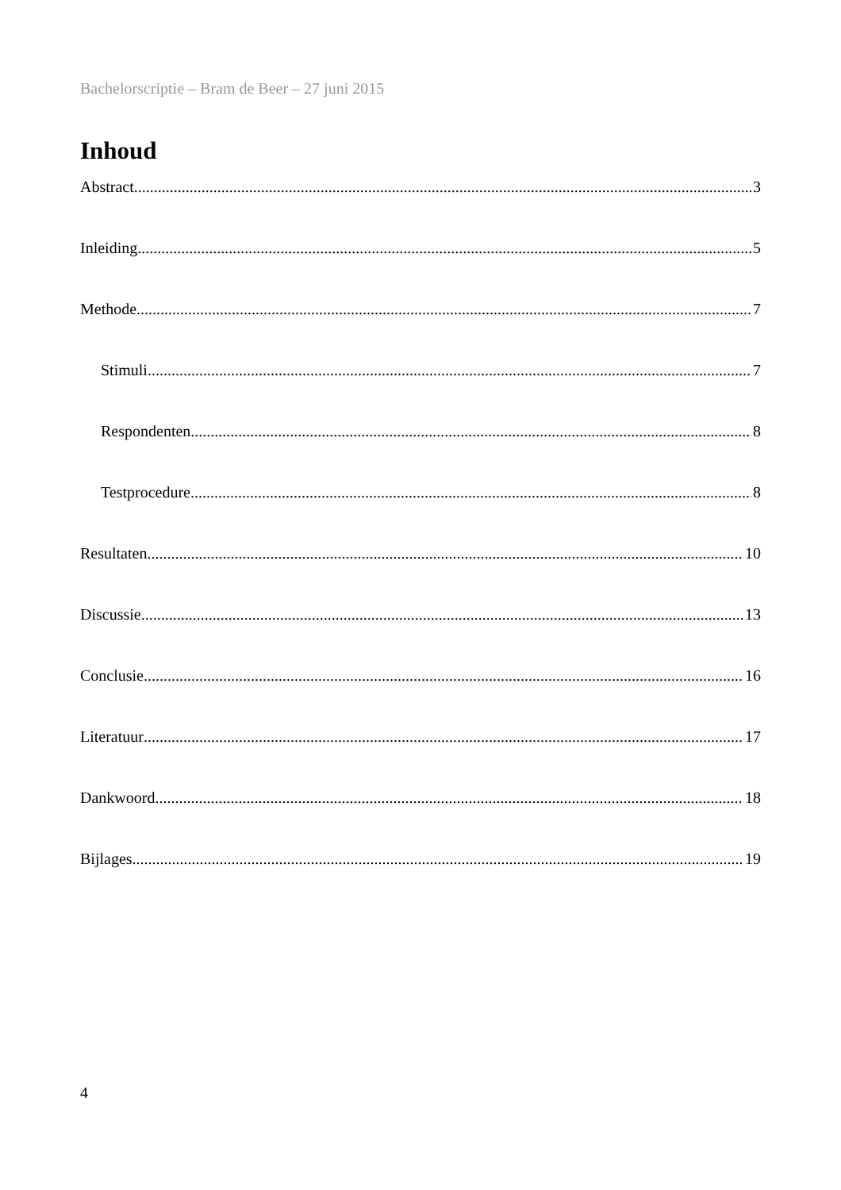Bachelorscriptie – Bram de Beer – 27 juni 2015
Inhoud
Abstract 3
Inleiding 5
Methode 7
Stimuli 7
Respondenten 8
Testprocedure 8
Resultaten 10
Discussie 13
Conclusie 16
Literatuur 17
Dankwoord 18
Bijlages 19
4